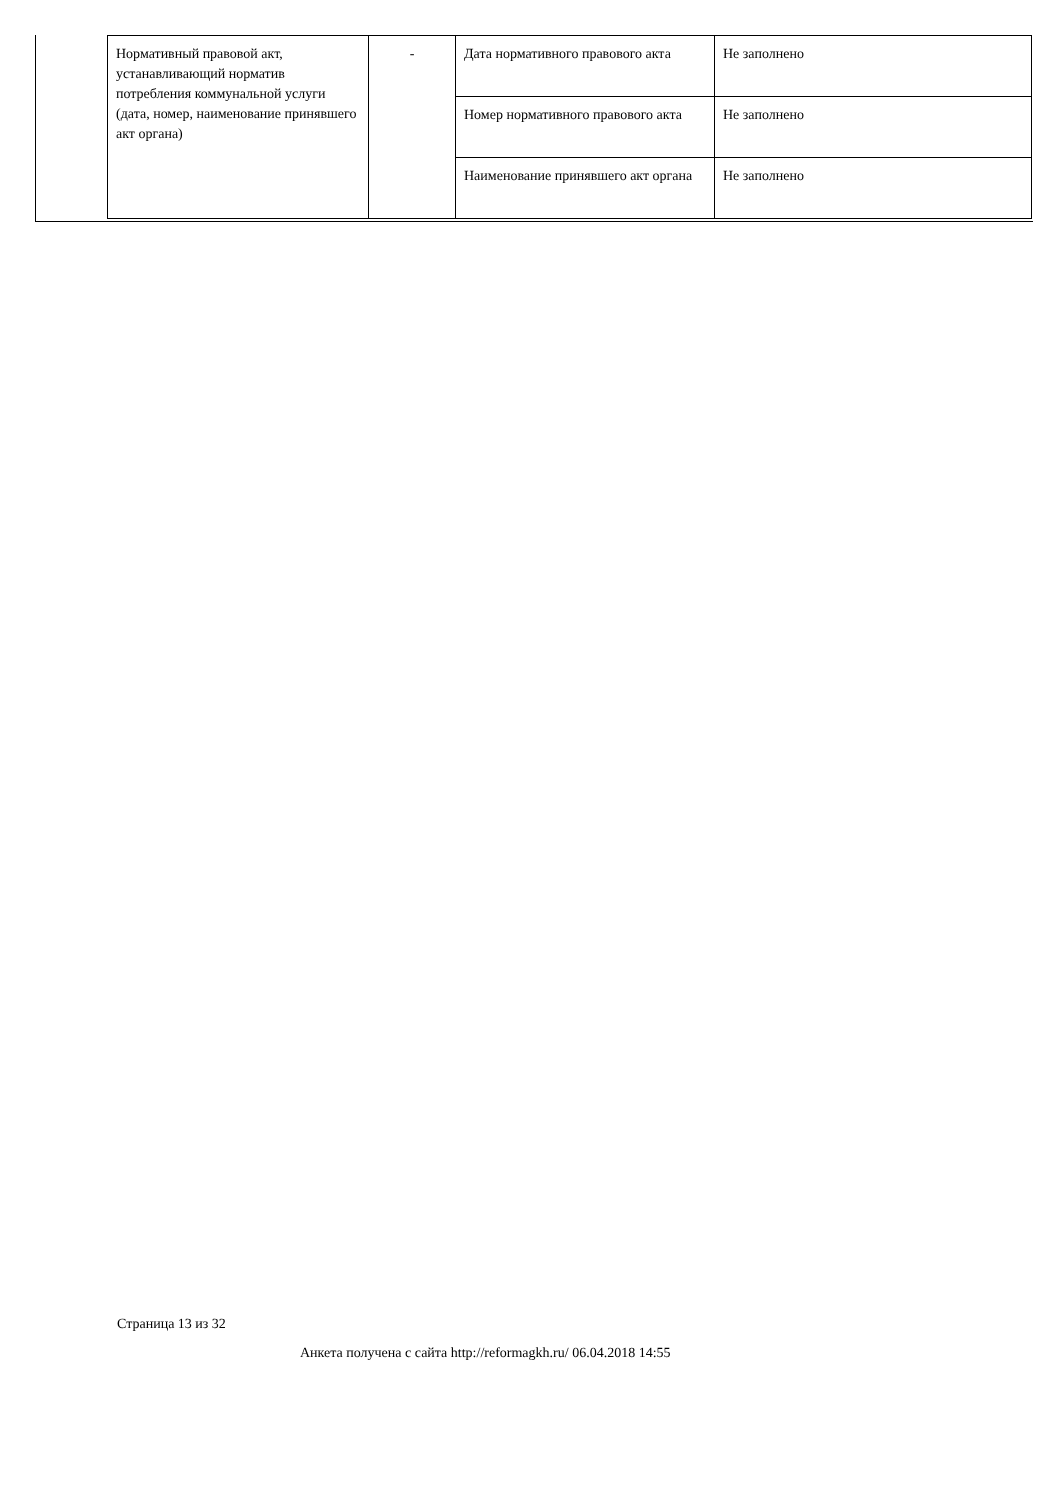| Нормативный правовой акт, устанавливающий норматив потребления коммунальной услуги (дата, номер, наименование принявшего акт органа) | - | Дата нормативного правового акта | Не заполнено |
| | | Номер нормативного правового акта | Не заполнено |
| | | Наименование принявшего акт органа | Не заполнено |
Страница 13 из 32
Анкета получена с сайта http://reformagkh.ru/ 06.04.2018 14:55